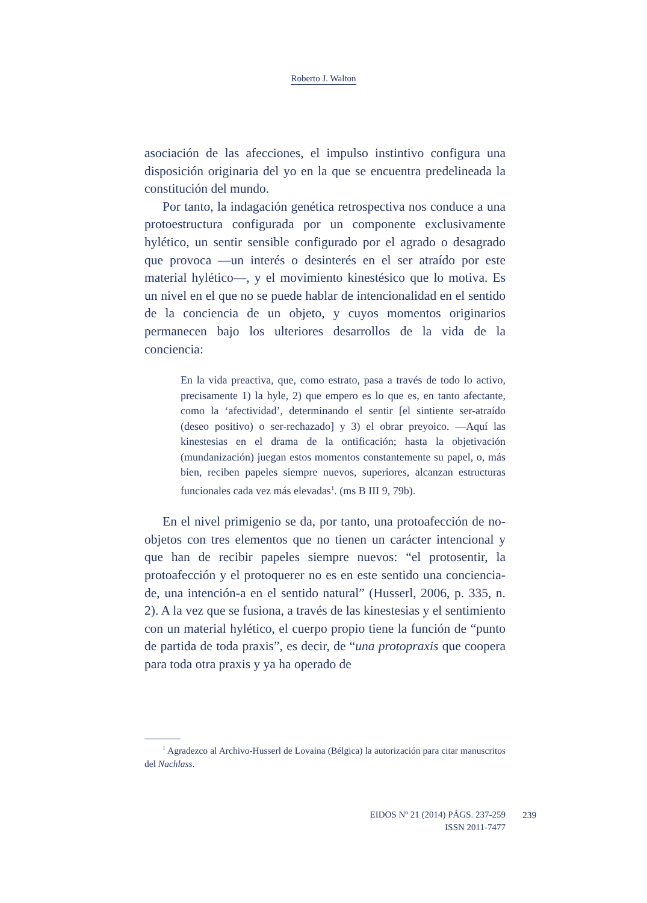Roberto J. Walton
asociación de las afecciones, el impulso instintivo configura una disposición originaria del yo en la que se encuentra predelineada la constitución del mundo.
Por tanto, la indagación genética retrospectiva nos conduce a una protoestructura configurada por un componente exclusivamente hylético, un sentir sensible configurado por el agrado o desagrado que provoca —un interés o desinterés en el ser atraído por este material hylético—, y el movimiento kinestésico que lo motiva. Es un nivel en el que no se puede hablar de intencionalidad en el sentido de la conciencia de un objeto, y cuyos momentos originarios permanecen bajo los ulteriores desarrollos de la vida de la conciencia:
En la vida preactiva, que, como estrato, pasa a través de todo lo activo, precisamente 1) la hyle, 2) que empero es lo que es, en tanto afectante, como la ‘afectividad’, determinando el sentir [el sintiente ser-atraído (deseo positivo) o ser-rechazado] y 3) el obrar preyoico. —Aquí las kinestesias en el drama de la ontificación; hasta la objetivación (mundanización) juegan estos momentos constantemente su papel, o, más bien, reciben papeles siempre nuevos, superiores, alcanzan estructuras funcionales cada vez más elevadas<sup>1</sup>. (ms B III 9, 79b).
En el nivel primigenio se da, por tanto, una protoafección de no-objetos con tres elementos que no tienen un carácter intencional y que han de recibir papeles siempre nuevos: “el protosentir, la protoafección y el protoquerer no es en este sentido una conciencia-de, una intención-a en el sentido natural” (Husserl, 2006, p. 335, n. 2). A la vez que se fusiona, a través de las kinestesias y el sentimiento con un material hylético, el cuerpo propio tiene la función de “punto de partida de toda praxis”, es decir, de “una protopraxis que coopera para toda otra praxis y ya ha operado de
<sup>1</sup> Agradezco al Archivo-Husserl de Lovaina (Bélgica) la autorización para citar manuscritos del Nachlass.
EIDOS Nº 21 (2014) PÁGS. 237-259
ISSN 2011-7477
239